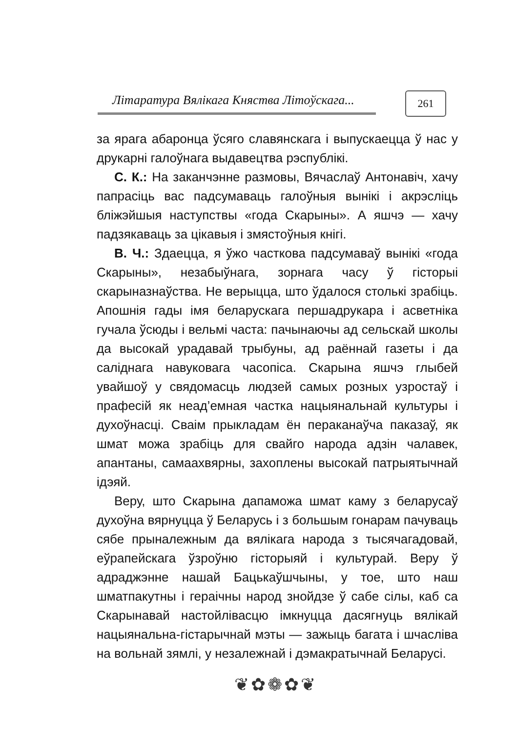Літаратура Вялікага Княства Літоўскага...
261
за ярага абаронца ўсяго славянскага і выпускаецца ў нас у друкарні галоўнага выдавецтва рэспублікі.
С. К.: На заканчэнне размовы, Вячаслаў Антонавіч, хачу папрасіць вас падсумаваць галоўныя вынікі і акрэсліць бліжэйшыя наступствы «года Скарыны». А яшчэ — хачу падзякаваць за цікавыя і змястоўныя кнігі.
В. Ч.: Здаецца, я ўжо часткова падсумаваў вынікі «года Скарыны», незабыўнага, зорнага часу ў гісторыі скарыназнаўства. Не верыцца, што ўдалося столькі зрабіць. Апошнія гады імя беларускага першадрукара і асветніка гучала ўсюды і вельмі часта: пачынаючы ад сельскай школы да высокай урадавай трыбуны, ад раённай газеты і да саліднага навуковага часопіса. Скарына яшчэ глыбей увайшоў у свядомасць людзей самых розных узростаў і прафесій як неад’емная частка нацыянальнай культуры і духоўнасці. Сваім прыкладам ён пераканаўча паказаў, як шмат можа зрабіць для свайго народа адзін чалавек, апантаны, самаахвярны, захоплены высокай патрыятычнай ідэяй.
Веру, што Скарына дапаможа шмат каму з беларусаў духоўна вярнуцца ў Беларусь і з большым гонарам пачуваць сябе прыналежным да вялікага народа з тысячагадовай, еўрапейскага ўзроўню гісторыяй і культурай. Веру ў адраджэнне нашай Бацькаўшчыны, у тое, што наш шматпакутны і гераічны народ знойдзе ў сабе сілы, каб са Скарынавай настойлівасцю імкнуцца дасягнуць вялікай нацыянальна-гістарычнай мэты — зажыць багата і шчасліва на вольнай зямлі, у незалежнай і дэмакратычнай Беларусі.
❦✿❁✿❦